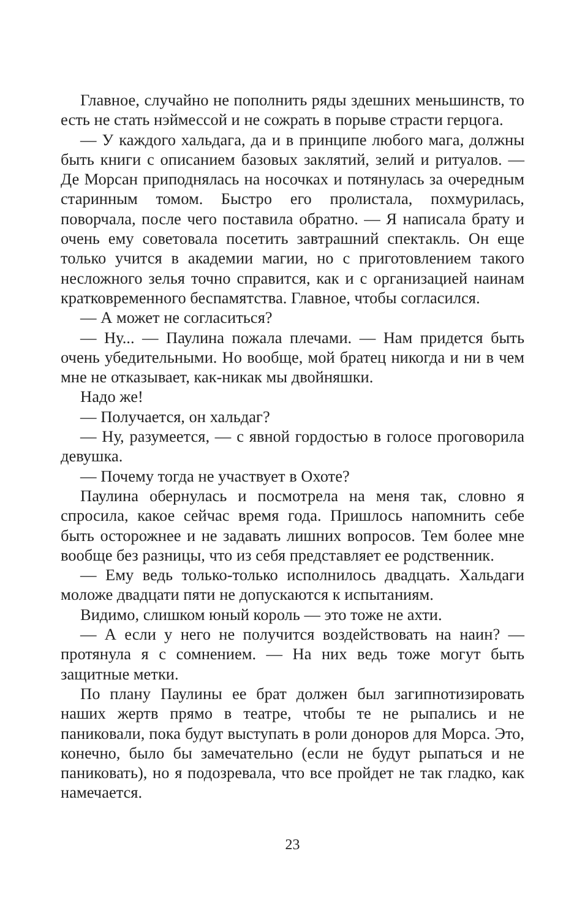Главное, случайно не пополнить ряды здешних меньшинств, то есть не стать нэймессой и не сожрать в порыве страсти герцога.
— У каждого хальдага, да и в принципе любого мага, должны быть книги с описанием базовых заклятий, зелий и ритуалов. — Де Морсан приподнялась на носочках и потянулась за очередным старинным томом. Быстро его пролистала, похмурилась, поворчала, после чего поставила обратно. — Я написала брату и очень ему советовала посетить завтрашний спектакль. Он еще только учится в академии магии, но с приготовлением такого несложного зелья точно справится, как и с организацией наинам кратковременного беспамятства. Главное, чтобы согласился.
— А может не согласиться?
— Ну... — Паулина пожала плечами. — Нам придется быть очень убедительными. Но вообще, мой братец никогда и ни в чем мне не отказывает, как-никак мы двойняшки.
Надо же!
— Получается, он хальдаг?
— Ну, разумеется, — с явной гордостью в голосе проговорила девушка.
— Почему тогда не участвует в Охоте?
Паулина обернулась и посмотрела на меня так, словно я спросила, какое сейчас время года. Пришлось напомнить себе быть осторожнее и не задавать лишних вопросов. Тем более мне вообще без разницы, что из себя представляет ее родственник.
— Ему ведь только-только исполнилось двадцать. Хальдаги моложе двадцати пяти не допускаются к испытаниям.
Видимо, слишком юный король — это тоже не ахти.
— А если у него не получится воздействовать на наин? — протянула я с сомнением. — На них ведь тоже могут быть защитные метки.
По плану Паулины ее брат должен был загипнотизировать наших жертв прямо в театре, чтобы те не рыпались и не паниковали, пока будут выступать в роли доноров для Морса. Это, конечно, было бы замечательно (если не будут рыпаться и не паниковать), но я подозревала, что все пройдет не так гладко, как намечается.
23